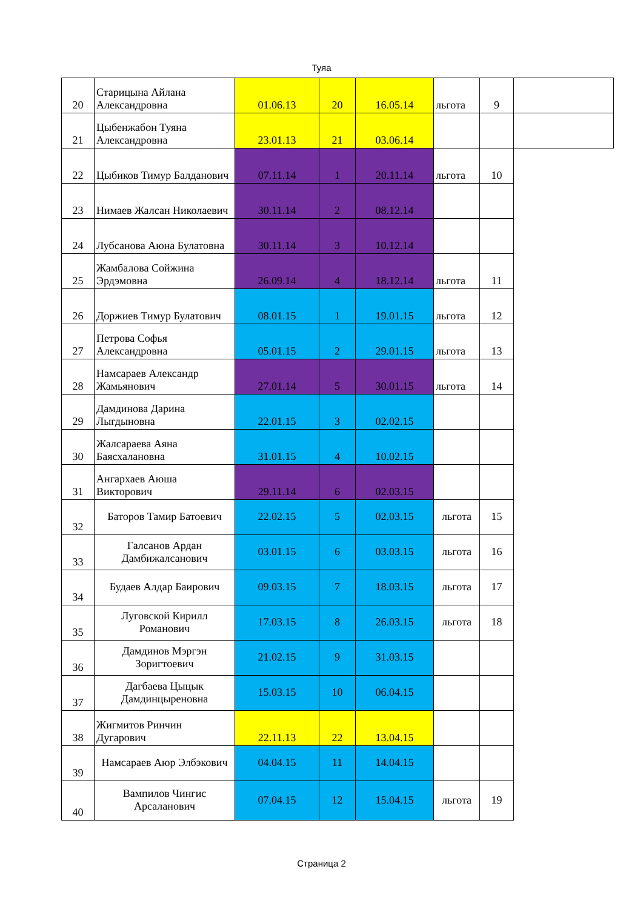Туяа
| 20 | Старицына Айлана Александровна | 01.06.13 | 20 | 16.05.14 | льгота | 9 | |
| 21 | Цыбенжабон Туяна Александровна | 23.01.13 | 21 | 03.06.14 | | | |
| 22 | Цыбиков Тимур Балданович | 07.11.14 | 1 | 20.11.14 | льгота | 10 | |
| 23 | Нимаев Жалсан Николаевич | 30.11.14 | 2 | 08.12.14 | | | |
| 24 | Лубсанова Аюна Булатовна | 30.11.14 | 3 | 10.12.14 | | | |
| 25 | Жамбалова Сойжина Эрдэмовна | 26.09.14 | 4 | 18.12.14 | льгота | 11 | |
| 26 | Доржиев Тимур Булатович | 08.01.15 | 1 | 19.01.15 | льгота | 12 | |
| 27 | Петрова Софья Александровна | 05.01.15 | 2 | 29.01.15 | льгота | 13 | |
| 28 | Намсараев Александр Жамьянович | 27.01.14 | 5 | 30.01.15 | льгота | 14 | |
| 29 | Дамдинова Дарина Лыгдыновна | 22.01.15 | 3 | 02.02.15 | | | |
| 30 | Жалсараева Аяна Баясхалановна | 31.01.15 | 4 | 10.02.15 | | | |
| 31 | Ангархаев Аюша Викторович | 29.11.14 | 6 | 02.03.15 | | | |
| 32 | Баторов Тамир Батоевич | 22.02.15 | 5 | 02.03.15 | льгота | 15 | |
| 33 | Галсанов Ардан Дамбижалсанович | 03.01.15 | 6 | 03.03.15 | льгота | 16 | |
| 34 | Будаев Алдар Баирович | 09.03.15 | 7 | 18.03.15 | льгота | 17 | |
| 35 | Луговской Кирилл Романович | 17.03.15 | 8 | 26.03.15 | льгота | 18 | |
| 36 | Дамдинов Мэргэн Зоригтоевич | 21.02.15 | 9 | 31.03.15 | | | |
| 37 | Дагбаева Цыцык Дамдинцыреновна | 15.03.15 | 10 | 06.04.15 | | | |
| 38 | Жигмитов Ринчин Дугарович | 22.11.13 | 22 | 13.04.15 | | | |
| 39 | Намсараев Аюр Элбэкович | 04.04.15 | 11 | 14.04.15 | | | |
| 40 | Вампилов Чингис Арсаланович | 07.04.15 | 12 | 15.04.15 | льгота | 19 | |
Страница 2